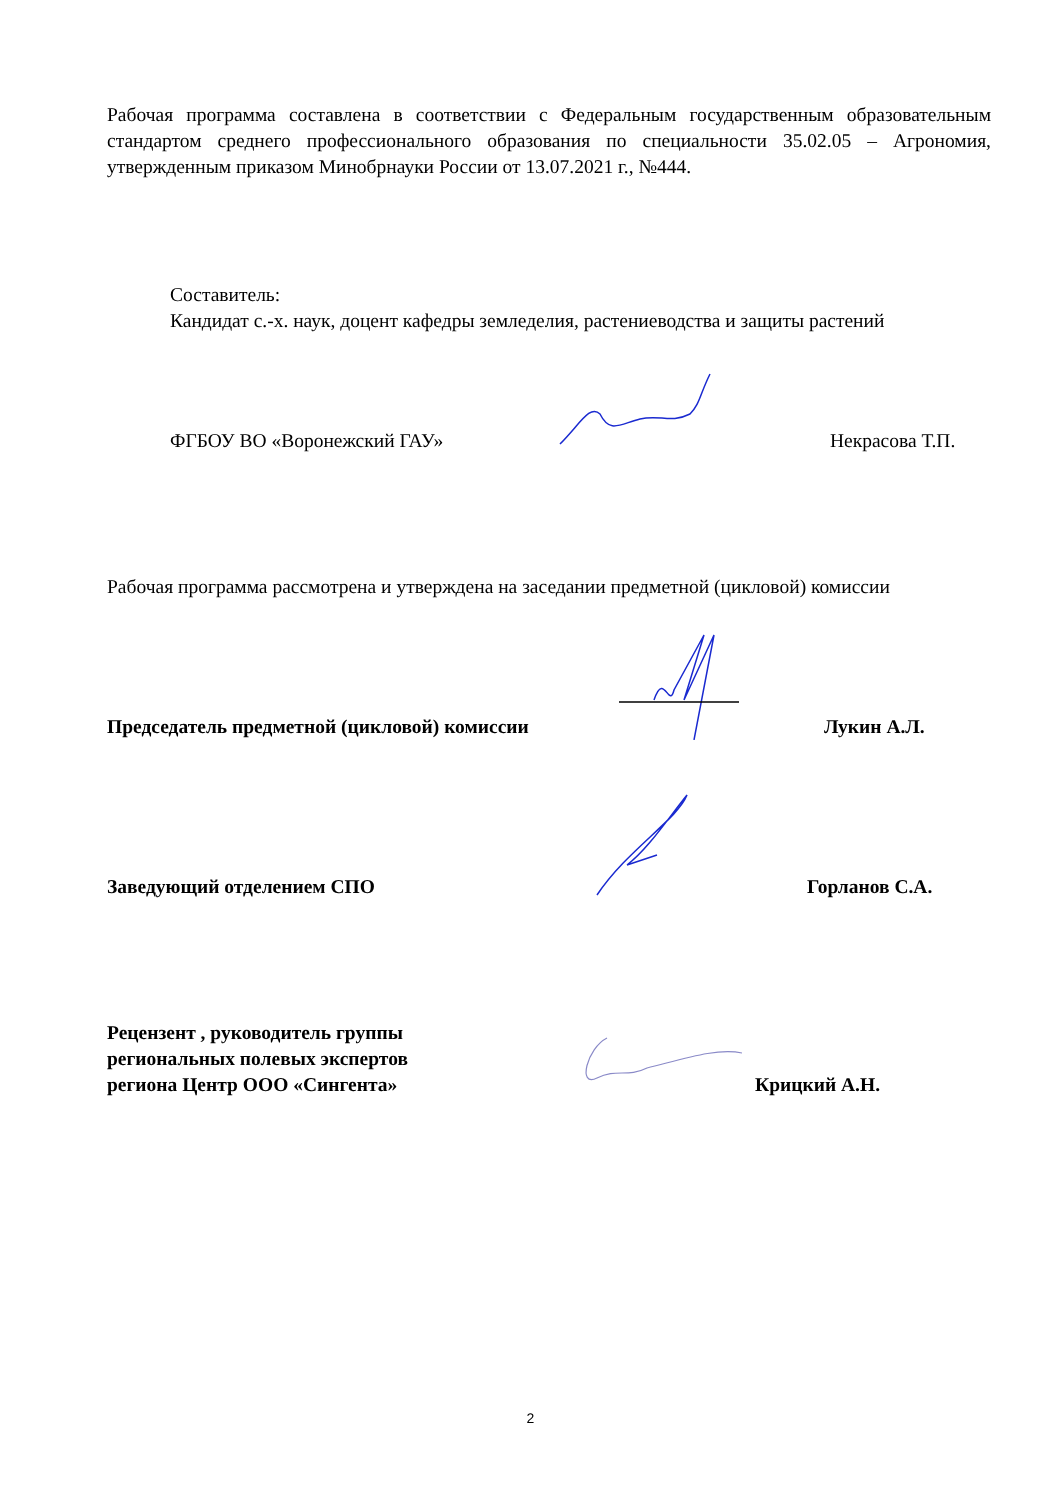Рабочая программа составлена в соответствии с Федеральным государственным образовательным стандартом среднего профессионального образования по специальности 35.02.05 – Агрономия, утвержденным приказом Минобрнауки России от 13.07.2021 г., №444.
Составитель:
Кандидат с.-х. наук, доцент кафедры земледелия, растениеводства и защиты растений
ФГБОУ ВО «Воронежский ГАУ» Некрасова Т.П.
Рабочая программа рассмотрена и утверждена на заседании предметной (цикловой) комиссии
Председатель предметной (цикловой) комиссии Лукин А.Л.
Заведующий отделением СПО Горланов С.А.
Рецензент , руководитель группы
региональных полевых экспертов
региона Центр ООО «Сингента» Крицкий А.Н.
2